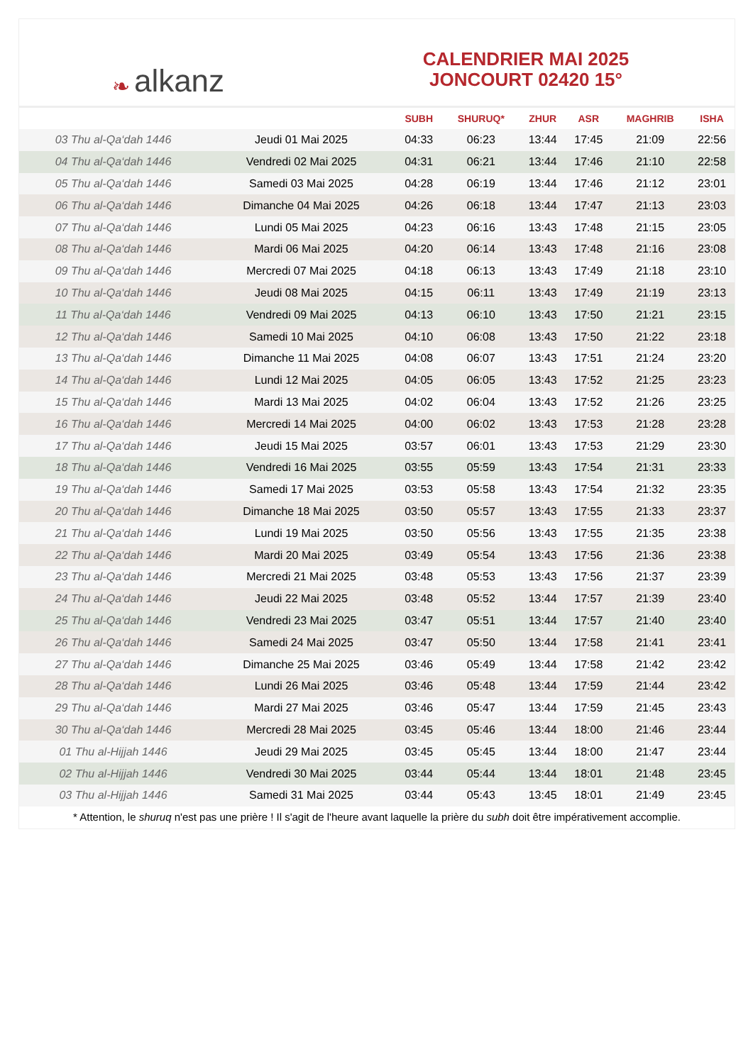❧ alkanz
CALENDRIER MAI 2025
JONCOURT 02420 15°
| | | SUBH | SHURUQ* | ZHUR | ASR | MAGHRIB | ISHA |
| --- | --- | --- | --- | --- | --- | --- | --- |
| 03 Thu al-Qa‘dah 1446 | Jeudi 01 Mai 2025 | 04:33 | 06:23 | 13:44 | 17:45 | 21:09 | 22:56 |
| 04 Thu al-Qa‘dah 1446 | Vendredi 02 Mai 2025 | 04:31 | 06:21 | 13:44 | 17:46 | 21:10 | 22:58 |
| 05 Thu al-Qa‘dah 1446 | Samedi 03 Mai 2025 | 04:28 | 06:19 | 13:44 | 17:46 | 21:12 | 23:01 |
| 06 Thu al-Qa‘dah 1446 | Dimanche 04 Mai 2025 | 04:26 | 06:18 | 13:44 | 17:47 | 21:13 | 23:03 |
| 07 Thu al-Qa‘dah 1446 | Lundi 05 Mai 2025 | 04:23 | 06:16 | 13:43 | 17:48 | 21:15 | 23:05 |
| 08 Thu al-Qa‘dah 1446 | Mardi 06 Mai 2025 | 04:20 | 06:14 | 13:43 | 17:48 | 21:16 | 23:08 |
| 09 Thu al-Qa‘dah 1446 | Mercredi 07 Mai 2025 | 04:18 | 06:13 | 13:43 | 17:49 | 21:18 | 23:10 |
| 10 Thu al-Qa‘dah 1446 | Jeudi 08 Mai 2025 | 04:15 | 06:11 | 13:43 | 17:49 | 21:19 | 23:13 |
| 11 Thu al-Qa‘dah 1446 | Vendredi 09 Mai 2025 | 04:13 | 06:10 | 13:43 | 17:50 | 21:21 | 23:15 |
| 12 Thu al-Qa‘dah 1446 | Samedi 10 Mai 2025 | 04:10 | 06:08 | 13:43 | 17:50 | 21:22 | 23:18 |
| 13 Thu al-Qa‘dah 1446 | Dimanche 11 Mai 2025 | 04:08 | 06:07 | 13:43 | 17:51 | 21:24 | 23:20 |
| 14 Thu al-Qa‘dah 1446 | Lundi 12 Mai 2025 | 04:05 | 06:05 | 13:43 | 17:52 | 21:25 | 23:23 |
| 15 Thu al-Qa‘dah 1446 | Mardi 13 Mai 2025 | 04:02 | 06:04 | 13:43 | 17:52 | 21:26 | 23:25 |
| 16 Thu al-Qa‘dah 1446 | Mercredi 14 Mai 2025 | 04:00 | 06:02 | 13:43 | 17:53 | 21:28 | 23:28 |
| 17 Thu al-Qa‘dah 1446 | Jeudi 15 Mai 2025 | 03:57 | 06:01 | 13:43 | 17:53 | 21:29 | 23:30 |
| 18 Thu al-Qa‘dah 1446 | Vendredi 16 Mai 2025 | 03:55 | 05:59 | 13:43 | 17:54 | 21:31 | 23:33 |
| 19 Thu al-Qa‘dah 1446 | Samedi 17 Mai 2025 | 03:53 | 05:58 | 13:43 | 17:54 | 21:32 | 23:35 |
| 20 Thu al-Qa‘dah 1446 | Dimanche 18 Mai 2025 | 03:50 | 05:57 | 13:43 | 17:55 | 21:33 | 23:37 |
| 21 Thu al-Qa‘dah 1446 | Lundi 19 Mai 2025 | 03:50 | 05:56 | 13:43 | 17:55 | 21:35 | 23:38 |
| 22 Thu al-Qa‘dah 1446 | Mardi 20 Mai 2025 | 03:49 | 05:54 | 13:43 | 17:56 | 21:36 | 23:38 |
| 23 Thu al-Qa‘dah 1446 | Mercredi 21 Mai 2025 | 03:48 | 05:53 | 13:43 | 17:56 | 21:37 | 23:39 |
| 24 Thu al-Qa‘dah 1446 | Jeudi 22 Mai 2025 | 03:48 | 05:52 | 13:44 | 17:57 | 21:39 | 23:40 |
| 25 Thu al-Qa‘dah 1446 | Vendredi 23 Mai 2025 | 03:47 | 05:51 | 13:44 | 17:57 | 21:40 | 23:40 |
| 26 Thu al-Qa‘dah 1446 | Samedi 24 Mai 2025 | 03:47 | 05:50 | 13:44 | 17:58 | 21:41 | 23:41 |
| 27 Thu al-Qa‘dah 1446 | Dimanche 25 Mai 2025 | 03:46 | 05:49 | 13:44 | 17:58 | 21:42 | 23:42 |
| 28 Thu al-Qa‘dah 1446 | Lundi 26 Mai 2025 | 03:46 | 05:48 | 13:44 | 17:59 | 21:44 | 23:42 |
| 29 Thu al-Qa‘dah 1446 | Mardi 27 Mai 2025 | 03:46 | 05:47 | 13:44 | 17:59 | 21:45 | 23:43 |
| 30 Thu al-Qa‘dah 1446 | Mercredi 28 Mai 2025 | 03:45 | 05:46 | 13:44 | 18:00 | 21:46 | 23:44 |
| 01 Thu al-Hijjah 1446 | Jeudi 29 Mai 2025 | 03:45 | 05:45 | 13:44 | 18:00 | 21:47 | 23:44 |
| 02 Thu al-Hijjah 1446 | Vendredi 30 Mai 2025 | 03:44 | 05:44 | 13:44 | 18:01 | 21:48 | 23:45 |
| 03 Thu al-Hijjah 1446 | Samedi 31 Mai 2025 | 03:44 | 05:43 | 13:45 | 18:01 | 21:49 | 23:45 |
* Attention, le shuruq n'est pas une prière ! Il s'agit de l'heure avant laquelle la prière du subh doit être impérativement accomplie.